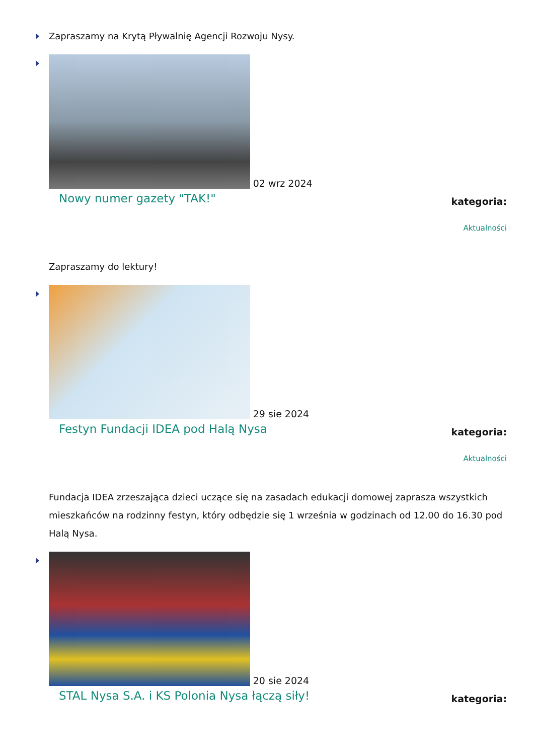Zapraszamy na Krytą Pływalnię Agencji Rozwoju Nysy.
02 wrz 2024
Nowy numer gazety "TAK!"
kategoria:
Aktualności
Zapraszamy do lektury!
29 sie 2024
Festyn Fundacji IDEA pod Halą Nysa
kategoria:
Aktualności
Fundacja IDEA zrzeszająca dzieci uczące się na zasadach edukacji domowej zaprasza wszystkich mieszkańców na rodzinny festyn, który odbędzie się 1 września w godzinach od 12.00 do 16.30 pod Halą Nysa.
20 sie 2024
STAL Nysa S.A. i KS Polonia Nysa łączą siły!
kategoria: